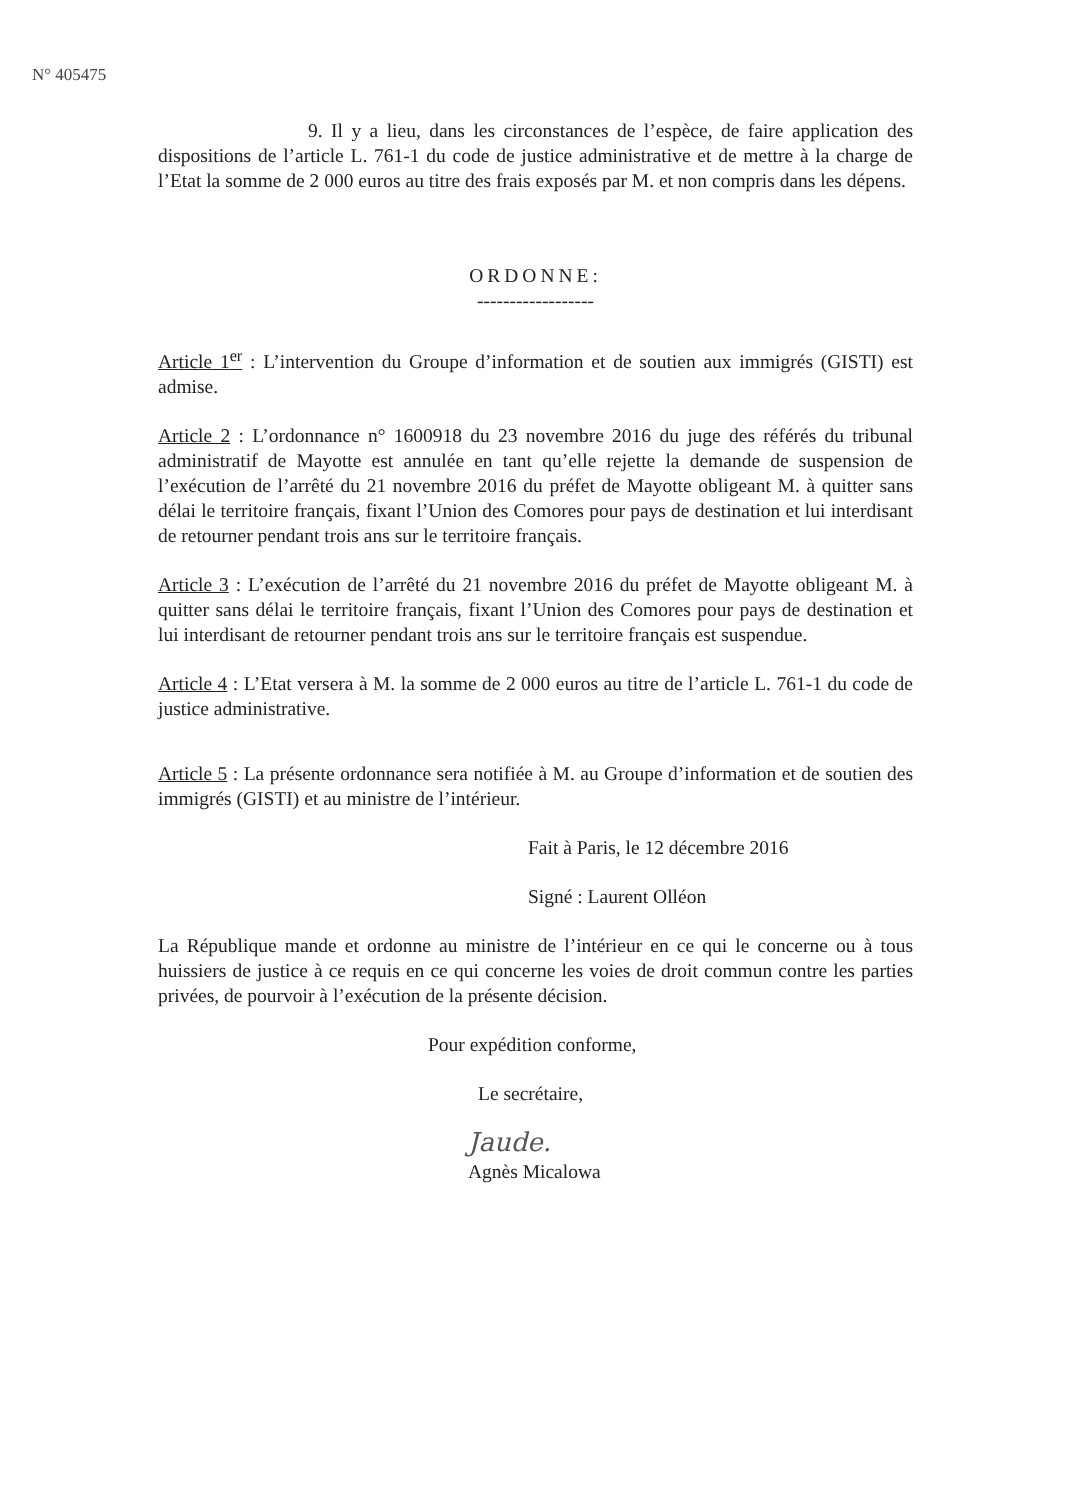N° 405475
9. Il y a lieu, dans les circonstances de l’espèce, de faire application des dispositions de l’article L. 761-1 du code de justice administrative et de mettre à la charge de l’Etat la somme de 2 000 euros au titre des frais exposés par M. et non compris dans les dépens.
ORDONNE:
------------------
Article 1<sup>er</sup> : L’intervention du Groupe d’information et de soutien aux immigrés (GISTI) est admise.
Article 2 : L’ordonnance n° 1600918 du 23 novembre 2016 du juge des référés du tribunal administratif de Mayotte est annulée en tant qu’elle rejette la demande de suspension de l’exécution de l’arrêté du 21 novembre 2016 du préfet de Mayotte obligeant M. à quitter sans délai le territoire français, fixant l’Union des Comores pour pays de destination et lui interdisant de retourner pendant trois ans sur le territoire français.
Article 3 : L’exécution de l’arrêté du 21 novembre 2016 du préfet de Mayotte obligeant M. à quitter sans délai le territoire français, fixant l’Union des Comores pour pays de destination et lui interdisant de retourner pendant trois ans sur le territoire français est suspendue.
Article 4 : L’Etat versera à M. la somme de 2 000 euros au titre de l’article L. 761-1 du code de justice administrative.
Article 5 : La présente ordonnance sera notifiée à M. au Groupe d’information et de soutien des immigrés (GISTI) et au ministre de l’intérieur.
Fait à Paris, le 12 décembre 2016
Signé : Laurent Olléon
La République mande et ordonne au ministre de l’intérieur en ce qui le concerne ou à tous huissiers de justice à ce requis en ce qui concerne les voies de droit commun contre les parties privées, de pourvoir à l’exécution de la présente décision.
Pour expédition conforme,
Le secrétaire,
Jaude.
Agnès Micalowa